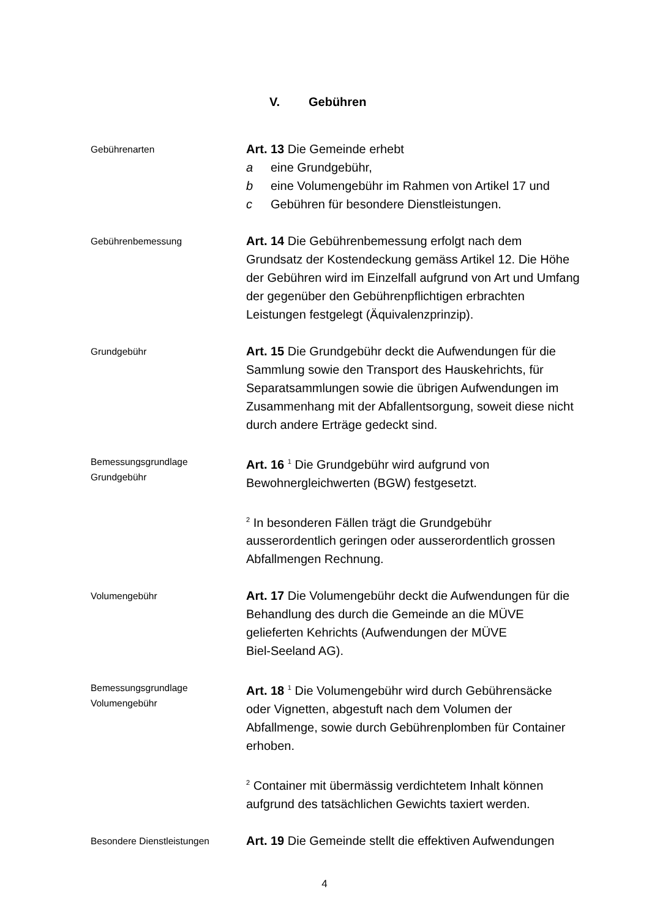V. Gebühren
Gebührenarten
Art. 13 Die Gemeinde erhebt
a eine Grundgebühr,
b eine Volumengebühr im Rahmen von Artikel 17 und
c Gebühren für besondere Dienstleistungen.
Gebührenbemessung
Art. 14 Die Gebührenbemessung erfolgt nach dem Grundsatz der Kostendeckung gemäss Artikel 12. Die Höhe der Gebühren wird im Einzelfall aufgrund von Art und Umfang der gegenüber den Gebührenpflichtigen erbrachten Leistungen festgelegt (Äquivalenzprinzip).
Grundgebühr
Art. 15 Die Grundgebühr deckt die Aufwendungen für die Sammlung sowie den Transport des Hauskehrichts, für Separatsammlungen sowie die übrigen Aufwendungen im Zusammenhang mit der Abfallentsorgung, soweit diese nicht durch andere Erträge gedeckt sind.
Bemessungsgrundlage
Grundgebühr
Art. 16 <sup>1</sup> Die Grundgebühr wird aufgrund von Bewohnergleichwerten (BGW) festgesetzt.
<sup>2</sup> In besonderen Fällen trägt die Grundgebühr ausserordentlich geringen oder ausserordentlich grossen Abfallmengen Rechnung.
Volumengebühr
Art. 17 Die Volumengebühr deckt die Aufwendungen für die Behandlung des durch die Gemeinde an die MÜVE gelieferten Kehrichts (Aufwendungen der MÜVE
Biel-Seeland AG).
Bemessungsgrundlage Volumengebühr
Art. 18 <sup>1</sup> Die Volumengebühr wird durch Gebührensäcke oder Vignetten, abgestuft nach dem Volumen der Abfallmenge, sowie durch Gebührenplomben für Container erhoben.
<sup>2</sup> Container mit übermässig verdichtetem Inhalt können aufgrund des tatsächlichen Gewichts taxiert werden.
Besondere Dienstleistungen
Art. 19 Die Gemeinde stellt die effektiven Aufwendungen
4